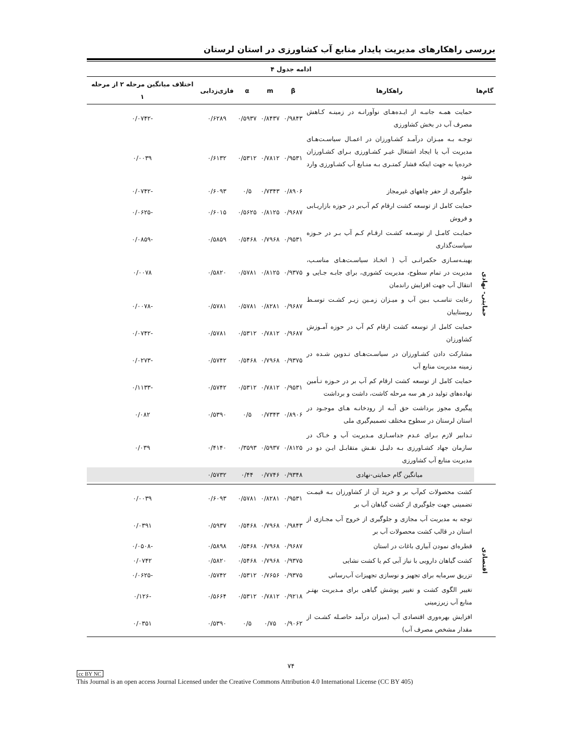بررسی راهکارهای مدیریت پایدار منابع آب کشاورزی در استان لرستان
| ادامه جدول ۴ | | | | | | |
| --- | --- | --- | --- | --- | --- | --- |
| گام‌ها | راهکارها | β | m | α | فازی‌زدایی | اختلاف میانگین مرحله ۲ از مرحله ۱ |
| حمایتی- نهادی | حمایت همـه جانبـه از ایـده‌هـای نوآورانـه در زمینـه کـاهش مصرف آب در بخش کشاورزی | ۰/۹۸۴۳ | ۰/۸۴۳۷ | ۰/۵۹۳۷ | ۰/۶۲۸۹ | -۰/۰۷۴۲ |
| | توجـه بـه میـزان درآمـد کشـاورزان در اعمـال سیاسـت‌هـای مدیریت آب یا ایجاد اشتغال غیـر کشـاورزی بـرای کشـاورزان خرده‌پا به جهت اینکه فشار کمتـری بـه منـابع آب کشـاورزی وارد شود | ۰/۹۵۳۱ | ۰/۷۸۱۲ | ۰/۵۳۱۲ | ۰/۶۱۳۲ | ۰/۰۰۳۹ |
| | جلوگیری از حفر چاههای غیرمجاز | ۰/۸۹۰۶ | ۰/۷۳۴۳ | ۰/۵ | ۰/۶۰۹۳ | -۰/۰۷۴۲ |
| | حمایت کامل از توسعه کشت ارقام کم آب‌بر در حوزه بازاریـابی و فروش | ۰/۹۶۸۷ | ۰/۸۱۲۵ | ۰/۵۶۲۵ | ۰/۶۰۱۵ | -۰/۰۶۲۵ |
| | حمایـت کامـل از توسـعه کشـت ارقـام کـم آب بـر در حـوزه سیاست‌گذاری | ۰/۹۵۳۱ | ۰/۷۹۶۸ | ۰/۵۴۶۸ | ۰/۵۸۵۹ | -۰/۰۸۵۹ |
| | بهینـه‌سـازی حکمرانـی آب ( اتخـاذ سیاسـت‌هـای مناسـب، مدیریت در تمام سطوح، مدیریت کشوری، برای جابـه جـایی و انتقال آب جهت افزایش راندمان | ۰/۹۳۷۵ | ۰/۸۱۲۵ | ۰/۵۷۸۱ | ۰/۵۸۲۰ | ۰/۰۰۷۸ |
| | رعایت تناسـب بـین آب و میـزان زمـین زیـر کشـت توسـط روستاییان | ۰/۹۶۸۷ | ۰/۸۲۸۱ | ۰/۵۷۸۱ | ۰/۵۷۸۱ | -۰/۰۰۷۸ |
| | حمایت کامل از توسعه کشت ارقام کم آب در حوزه آمـوزش کشاورزان | ۰/۹۶۸۷ | ۰/۷۸۱۲ | ۰/۵۳۱۲ | ۰/۵۷۸۱ | -۰/۰۷۴۲ |
| | مشارکت دادن کشـاورزان در سیاسـت‌هـای تـدوین شـده در زمینه مدیریت منابع آب | ۰/۹۳۷۵ | ۰/۷۹۶۸ | ۰/۵۴۶۸ | ۰/۵۷۴۲ | -۰/۰۲۷۳ |
| | حمایت کامل از توسعه کشت ارقام کم آب بر در حـوزه تـأمین نهاده‌های تولید در هر سه مرحله کاشت، داشت و برداشت | ۰/۹۵۳۱ | ۰/۷۸۱۲ | ۰/۵۳۱۲ | ۰/۵۷۴۲ | -۰/۱۱۳۳ |
| | پیگیری مجوز برداشت حق آبـه از رودخانـه هـای موجـود در استان لرستان در سطوح مختلف تصمیم‌گیری ملی | ۰/۸۹۰۶ | ۰/۷۳۴۳ | ۰/۵ | ۰/۵۳۹۰ | ۰/۰۸۲ |
| | تـدابیر لازم بـرای عـدم جداسـازی مـدیریت آب و خـاک در سازمان جهاد کشـاورزی بـه دلیـل نقـش متقابـل ایـن دو در مدیریت منابع آب کشاورزی | ۰/۸۱۲۵ | ۰/۵۹۳۷ | ۰/۳۵۹۳ | ۰/۴۱۴۰ | ۰/۰۳۹ |
| | میانگین گام حمایتی-نهادی | ۰/۹۳۴۸ | ۰/۷۷۴۶ | ۰/۴۴ | ۰/۵۷۳۲ | |
| اقتصادی | کشت محصولات کم‌آب بر و خرید آن از کشاورزان بـه قیمـت تضمینی جهت جلوگیری از کشت گیاهان آب بر | ۰/۹۵۳۱ | ۰/۸۲۸۱ | ۰/۵۷۸۱ | ۰/۶۰۹۳ | ۰/۰۰۳۹ |
| | توجه به مدیریت آب مجازی و جلوگیری از خروج آب مجـازی از استان در قالب کشت محصولات آب بر | ۰/۹۸۴۳ | ۰/۷۹۶۸ | ۰/۵۴۶۸ | ۰/۵۹۳۷ | ۰/۰۳۹۱ |
| | قطره‌ای نمودن آبیاری باغات در استان | ۰/۹۶۸۷ | ۰/۷۹۶۸ | ۰/۵۴۶۸ | ۰/۵۸۹۸ | -۰/۰۵۰۸ |
| | کشت گیاهان دارویی با نیاز آبی کم یا کشت نشایی | ۰/۹۳۷۵ | ۰/۷۹۶۸ | ۰/۵۴۶۸ | ۰/۵۸۲۰ | ۰/۰۷۴۲ |
| | تزریق سرمایه برای تجهیز و نوسازی تجهیزات آب‌رسانی | ۰/۹۳۷۵ | ۰/۷۶۵۶ | ۰/۵۳۱۲ | ۰/۵۷۴۲ | -۰/۰۶۲۵ |
| | تغییر الگوی کشت و تغییر پوشش گیاهی برای مـدیریت بهتـر منابع آب زیرزمینی | ۰/۹۲۱۸ | ۰/۷۸۱۲ | ۰/۵۳۱۲ | ۰/۵۶۶۴ | -۰/۱۲۶ |
| | افزایش بهره‌وری اقتصادی آب (میزان درآمد حاصـله کشـت از مقدار مشخص مصرف آب) | ۰/۹۰۶۲ | ۰/۷۵ | ۰/۵ | ۰/۵۳۹۰ | ۰/۰۳۵۱ |
۷۴
cc BY NC
This Journal is an open access Journal Licensed under the Creative Commons Attribution 4.0 International License (CC BY 405)